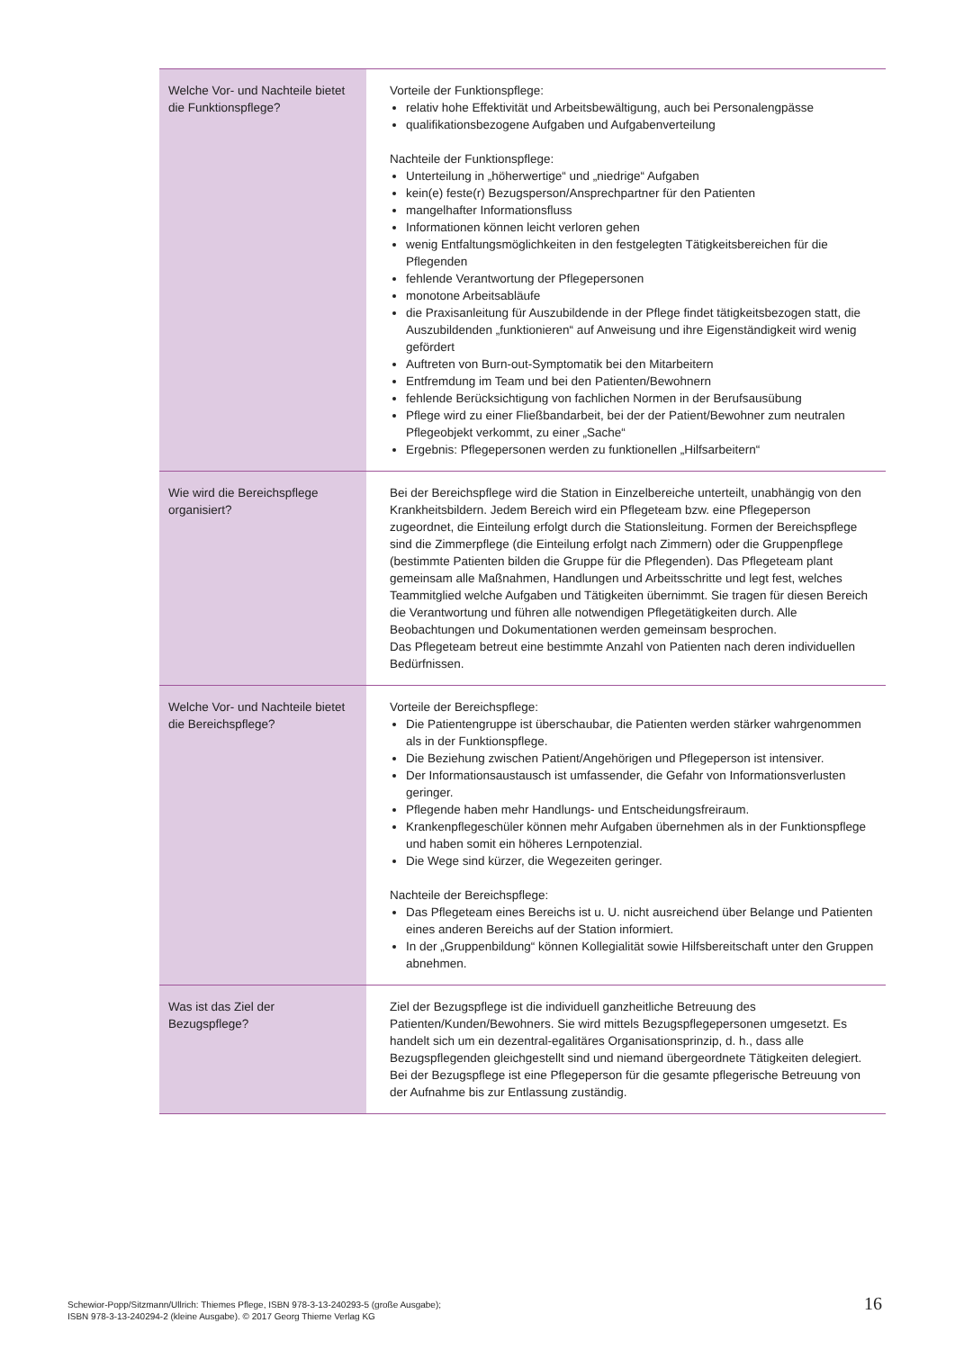| Welche Vor- und Nachteile bietet die Funktionspflege? | Vorteile der Funktionspflege: relativ hohe Effektivität und Arbeitsbewältigung, auch bei Personalengpässe qualifikationsbezogene Aufgaben und Aufgabenverteilung Nachteile der Funktionspflege: Unterteilung in „höherwertige“ und „niedrige“ Aufgaben kein(e) feste(r) Bezugsperson/Ansprechpartner für den Patienten mangelhafter Informationsfluss Informationen können leicht verloren gehen wenig Entfaltungsmöglichkeiten in den festgelegten Tätigkeitsbereichen für die Pflegenden fehlende Verantwortung der Pflegepersonen monotone Arbeitsabläufe die Praxisanleitung für Auszubildende in der Pflege findet tätigkeitsbezogen statt, die Auszubildenden „funktionieren“ auf Anweisung und ihre Eigenständigkeit wird wenig gefördert Auftreten von Burn-out-Symptomatik bei den Mitarbeitern Entfremdung im Team und bei den Patienten/Bewohnern fehlende Berücksichtigung von fachlichen Normen in der Berufsausübung Pflege wird zu einer Fließbandarbeit, bei der der Patient/Bewohner zum neutralen Pflegeobjekt verkommt, zu einer „Sache“ Ergebnis: Pflegepersonen werden zu funktionellen „Hilfsarbeitern“ |
| Wie wird die Bereichspflege organisiert? | Bei der Bereichspflege wird die Station in Einzelbereiche unterteilt, unabhängig von den Krankheitsbildern. Jedem Bereich wird ein Pflegeteam bzw. eine Pflegeperson zugeordnet, die Einteilung erfolgt durch die Stationsleitung. Formen der Bereichspflege sind die Zimmerpflege (die Einteilung erfolgt nach Zimmern) oder die Gruppenpflege (bestimmte Patienten bilden die Gruppe für die Pflegenden). Das Pflegeteam plant gemeinsam alle Maßnahmen, Handlungen und Arbeitsschritte und legt fest, welches Teammitglied welche Aufgaben und Tätigkeiten übernimmt. Sie tragen für diesen Bereich die Verantwortung und führen alle notwendigen Pflegetätigkeiten durch. Alle Beobachtungen und Dokumentationen werden gemeinsam besprochen. Das Pflegeteam betreut eine bestimmte Anzahl von Patienten nach deren individuellen Bedürfnissen. |
| Welche Vor- und Nachteile bietet die Bereichspflege? | Vorteile der Bereichspflege: Die Patientengruppe ist überschaubar, die Patienten werden stärker wahrgenommen als in der Funktionspflege. Die Beziehung zwischen Patient/Angehörigen und Pflegeperson ist intensiver. Der Informationsaustausch ist umfassender, die Gefahr von Informationsverlusten geringer. Pflegende haben mehr Handlungs- und Entscheidungsfreiraum. Krankenpflegeschüler können mehr Aufgaben übernehmen als in der Funktionspflege und haben somit ein höheres Lernpotenzial. Die Wege sind kürzer, die Wegezeiten geringer. Nachteile der Bereichspflege: Das Pflegeteam eines Bereichs ist u. U. nicht ausreichend über Belange und Patienten eines anderen Bereichs auf der Station informiert. In der „Gruppenbildung“ können Kollegialität sowie Hilfsbereitschaft unter den Gruppen abnehmen. |
| Was ist das Ziel der Bezugspflege? | Ziel der Bezugspflege ist die individuell ganzheitliche Betreuung des Patienten/Kunden/Bewohners. Sie wird mittels Bezugspflegepersonen umgesetzt. Es handelt sich um ein dezentral-egalitäres Organisationsprinzip, d. h., dass alle Bezugspflegenden gleichgestellt sind und niemand übergeordnete Tätigkeiten delegiert. Bei der Bezugspflege ist eine Pflegeperson für die gesamte pflegerische Betreuung von der Aufnahme bis zur Entlassung zuständig. |
Schewior-Popp/Sitzmann/Ullrich: Thiemes Pflege, ISBN 978-3-13-240293-5 (große Ausgabe);
ISBN 978-3-13-240294-2 (kleine Ausgabe). © 2017 Georg Thieme Verlag KG
16